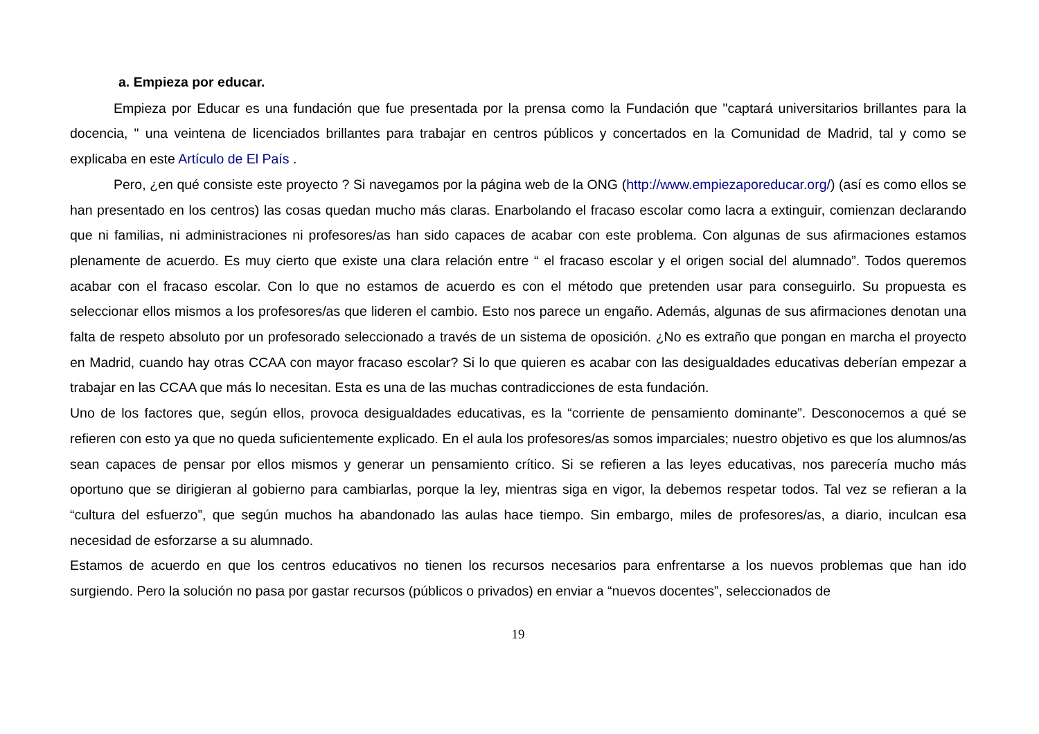a. Empieza por educar.
Empieza por Educar es una fundación que fue presentada por la prensa como la Fundación que "captará universitarios brillantes para la docencia, " una veintena de licenciados brillantes para trabajar en centros públicos y concertados en la Comunidad de Madrid, tal y como se explicaba en este Artículo de El País .
Pero, ¿en qué consiste este proyecto ? Si navegamos por la página web de la ONG (http://www.empiezaporeducar.org/) (así es como ellos se han presentado en los centros) las cosas quedan mucho más claras. Enarbolando el fracaso escolar como lacra a extinguir, comienzan declarando que ni familias, ni administraciones ni profesores/as han sido capaces de acabar con este problema. Con algunas de sus afirmaciones estamos plenamente de acuerdo. Es muy cierto que existe una clara relación entre “ el fracaso escolar y el origen social del alumnado”. Todos queremos acabar con el fracaso escolar. Con lo que no estamos de acuerdo es con el método que pretenden usar para conseguirlo. Su propuesta es seleccionar ellos mismos a los profesores/as que lideren el cambio. Esto nos parece un engaño. Además, algunas de sus afirmaciones denotan una falta de respeto absoluto por un profesorado seleccionado a través de un sistema de oposición. ¿No es extraño que pongan en marcha el proyecto en Madrid, cuando hay otras CCAA con mayor fracaso escolar? Si lo que quieren es acabar con las desigualdades educativas deberían empezar a trabajar en las CCAA que más lo necesitan. Esta es una de las muchas contradicciones de esta fundación.
Uno de los factores que, según ellos, provoca desigualdades educativas, es la “corriente de pensamiento dominante”. Desconocemos a qué se refieren con esto ya que no queda suficientemente explicado. En el aula los profesores/as somos imparciales; nuestro objetivo es que los alumnos/as sean capaces de pensar por ellos mismos y generar un pensamiento crítico. Si se refieren a las leyes educativas, nos parecería mucho más oportuno que se dirigieran al gobierno para cambiarlas, porque la ley, mientras siga en vigor, la debemos respetar todos. Tal vez se refieran a la “cultura del esfuerzo”, que según muchos ha abandonado las aulas hace tiempo. Sin embargo, miles de profesores/as, a diario, inculcan esa necesidad de esforzarse a su alumnado.
Estamos de acuerdo en que los centros educativos no tienen los recursos necesarios para enfrentarse a los nuevos problemas que han ido surgiendo. Pero la solución no pasa por gastar recursos (públicos o privados) en enviar a “nuevos docentes”, seleccionados de
19